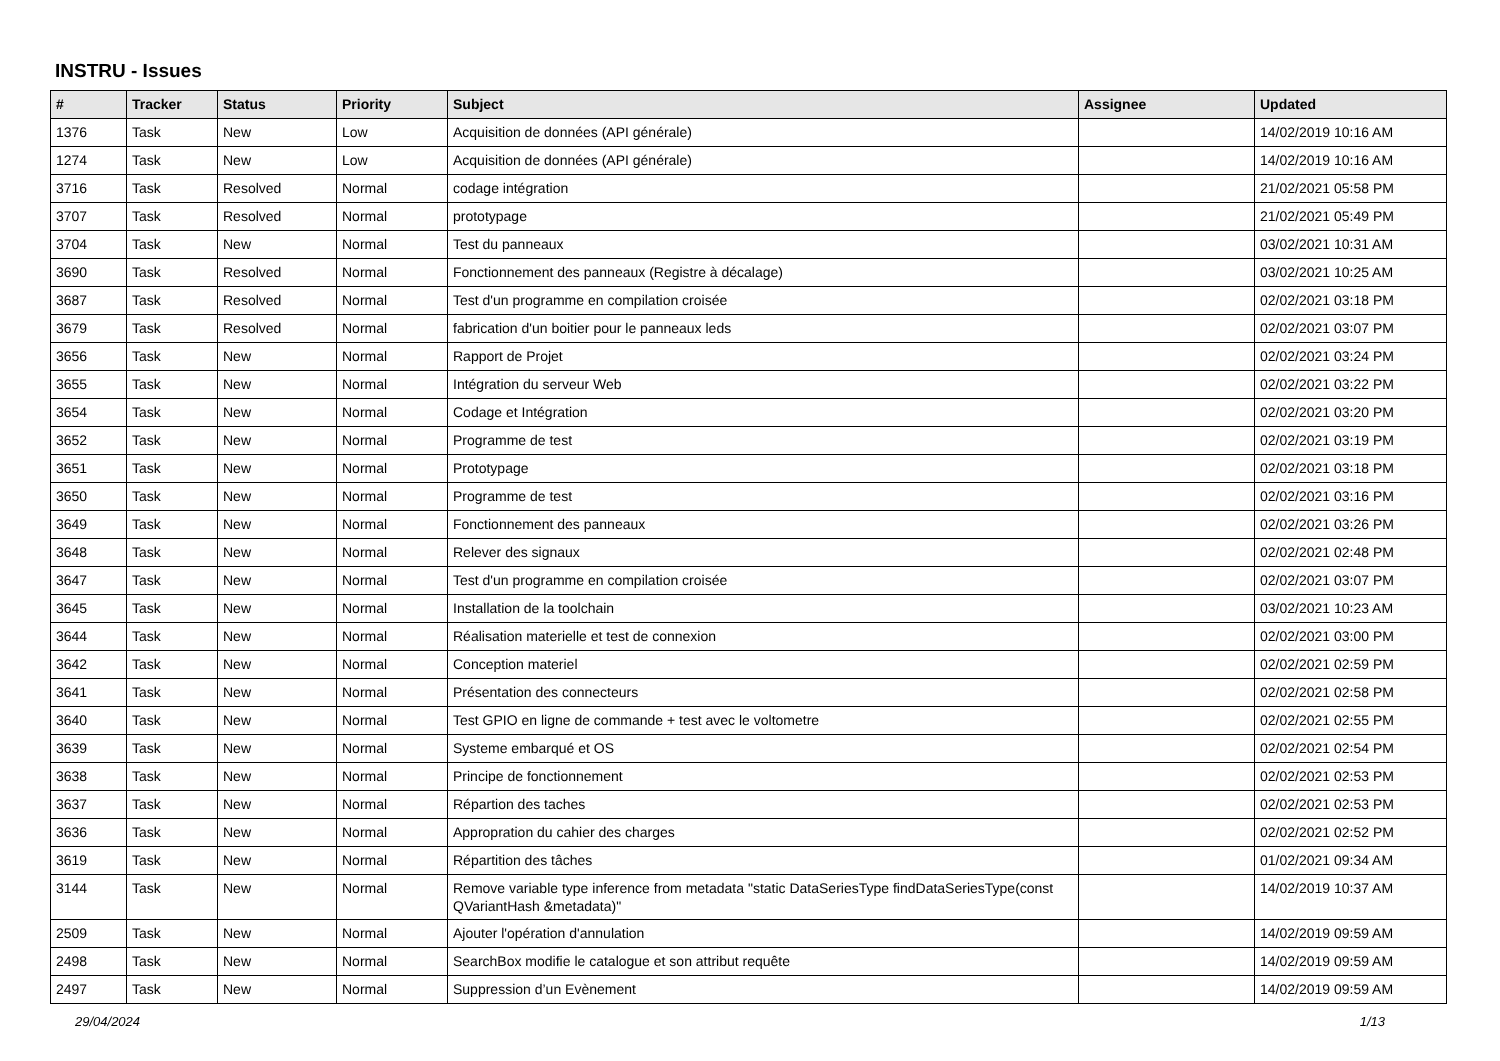INSTRU - Issues
| # | Tracker | Status | Priority | Subject | Assignee | Updated |
| --- | --- | --- | --- | --- | --- | --- |
| 1376 | Task | New | Low | Acquisition de données (API générale) | | 14/02/2019 10:16 AM |
| 1274 | Task | New | Low | Acquisition de données (API générale) | | 14/02/2019 10:16 AM |
| 3716 | Task | Resolved | Normal | codage intégration | | 21/02/2021 05:58 PM |
| 3707 | Task | Resolved | Normal | prototypage | | 21/02/2021 05:49 PM |
| 3704 | Task | New | Normal | Test du panneaux | | 03/02/2021 10:31 AM |
| 3690 | Task | Resolved | Normal | Fonctionnement des panneaux (Registre à décalage) | | 03/02/2021 10:25 AM |
| 3687 | Task | Resolved | Normal | Test d'un programme en compilation croisée | | 02/02/2021 03:18 PM |
| 3679 | Task | Resolved | Normal | fabrication d'un boitier pour le panneaux leds | | 02/02/2021 03:07 PM |
| 3656 | Task | New | Normal | Rapport de Projet | | 02/02/2021 03:24 PM |
| 3655 | Task | New | Normal | Intégration du serveur Web | | 02/02/2021 03:22 PM |
| 3654 | Task | New | Normal | Codage et Intégration | | 02/02/2021 03:20 PM |
| 3652 | Task | New | Normal | Programme de test | | 02/02/2021 03:19 PM |
| 3651 | Task | New | Normal | Prototypage | | 02/02/2021 03:18 PM |
| 3650 | Task | New | Normal | Programme de test | | 02/02/2021 03:16 PM |
| 3649 | Task | New | Normal | Fonctionnement des panneaux | | 02/02/2021 03:26 PM |
| 3648 | Task | New | Normal | Relever des signaux | | 02/02/2021 02:48 PM |
| 3647 | Task | New | Normal | Test d'un programme en compilation croisée | | 02/02/2021 03:07 PM |
| 3645 | Task | New | Normal | Installation de la toolchain | | 03/02/2021 10:23 AM |
| 3644 | Task | New | Normal | Réalisation materielle et test de connexion | | 02/02/2021 03:00 PM |
| 3642 | Task | New | Normal | Conception materiel | | 02/02/2021 02:59 PM |
| 3641 | Task | New | Normal | Présentation des connecteurs | | 02/02/2021 02:58 PM |
| 3640 | Task | New | Normal | Test GPIO en ligne de commande + test avec le voltometre | | 02/02/2021 02:55 PM |
| 3639 | Task | New | Normal | Systeme embarqué et OS | | 02/02/2021 02:54 PM |
| 3638 | Task | New | Normal | Principe de fonctionnement | | 02/02/2021 02:53 PM |
| 3637 | Task | New | Normal | Répartion des taches | | 02/02/2021 02:53 PM |
| 3636 | Task | New | Normal | Appropration du cahier des charges | | 02/02/2021 02:52 PM |
| 3619 | Task | New | Normal | Répartition des tâches | | 01/02/2021 09:34 AM |
| 3144 | Task | New | Normal | Remove variable type inference from metadata "static DataSeriesType findDataSeriesType(const QVariantHash &metadata)" | | 14/02/2019 10:37 AM |
| 2509 | Task | New | Normal | Ajouter l'opération d'annulation | | 14/02/2019 09:59 AM |
| 2498 | Task | New | Normal | SearchBox modifie le catalogue et son attribut requête | | 14/02/2019 09:59 AM |
| 2497 | Task | New | Normal | Suppression d’un Evènement | | 14/02/2019 09:59 AM |
29/04/2024 1/13